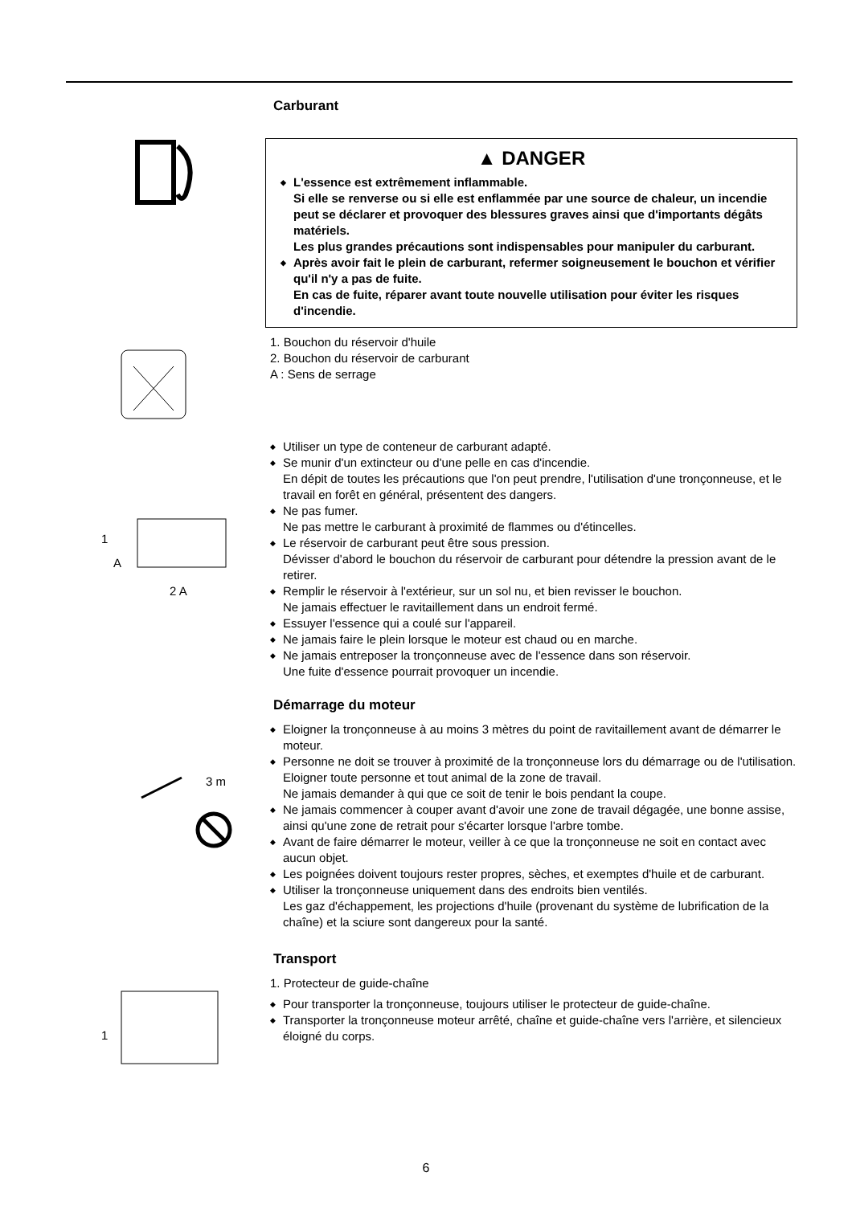Carburant
▲ DANGER
◆ L'essence est extrêmement inflammable.
Si elle se renverse ou si elle est enflammée par une source de chaleur, un incendie peut se déclarer et provoquer des blessures graves ainsi que d'importants dégâts matériels.
Les plus grandes précautions sont indispensables pour manipuler du carburant.
◆ Après avoir fait le plein de carburant, refermer soigneusement le bouchon et vérifier qu'il n'y a pas de fuite.
En cas de fuite, réparer avant toute nouvelle utilisation pour éviter les risques d'incendie.
1. Bouchon du réservoir d'huile
2. Bouchon du réservoir de carburant
A : Sens de serrage
1
A
2 A
◆ Utiliser un type de conteneur de carburant adapté.
◆ Se munir d'un extincteur ou d'une pelle en cas d'incendie.
En dépit de toutes les précautions que l'on peut prendre, l'utilisation d'une tronçonneuse, et le travail en forêt en général, présentent des dangers.
◆ Ne pas fumer.
Ne pas mettre le carburant à proximité de flammes ou d'étincelles.
◆ Le réservoir de carburant peut être sous pression.
Dévisser d'abord le bouchon du réservoir de carburant pour détendre la pression avant de le retirer.
◆ Remplir le réservoir à l'extérieur, sur un sol nu, et bien revisser le bouchon.
Ne jamais effectuer le ravitaillement dans un endroit fermé.
◆ Essuyer l'essence qui a coulé sur l'appareil.
◆ Ne jamais faire le plein lorsque le moteur est chaud ou en marche.
◆ Ne jamais entreposer la tronçonneuse avec de l'essence dans son réservoir.
Une fuite d'essence pourrait provoquer un incendie.
Démarrage du moteur
3 m
◆ Eloigner la tronçonneuse à au moins 3 mètres du point de ravitaillement avant de démarrer le moteur.
◆ Personne ne doit se trouver à proximité de la tronçonneuse lors du démarrage ou de l'utilisation.
Eloigner toute personne et tout animal de la zone de travail.
Ne jamais demander à qui que ce soit de tenir le bois pendant la coupe.
◆ Ne jamais commencer à couper avant d'avoir une zone de travail dégagée, une bonne assise, ainsi qu'une zone de retrait pour s'écarter lorsque l'arbre tombe.
◆ Avant de faire démarrer le moteur, veiller à ce que la tronçonneuse ne soit en contact avec aucun objet.
◆ Les poignées doivent toujours rester propres, sèches, et exemptes d'huile et de carburant.
◆ Utiliser la tronçonneuse uniquement dans des endroits bien ventilés.
Les gaz d'échappement, les projections d'huile (provenant du système de lubrification de la chaîne) et la sciure sont dangereux pour la santé.
Transport
1
1. Protecteur de guide-chaîne
◆ Pour transporter la tronçonneuse, toujours utiliser le protecteur de guide-chaîne.
◆ Transporter la tronçonneuse moteur arrêté, chaîne et guide-chaîne vers l'arrière, et silencieux éloigné du corps.
6